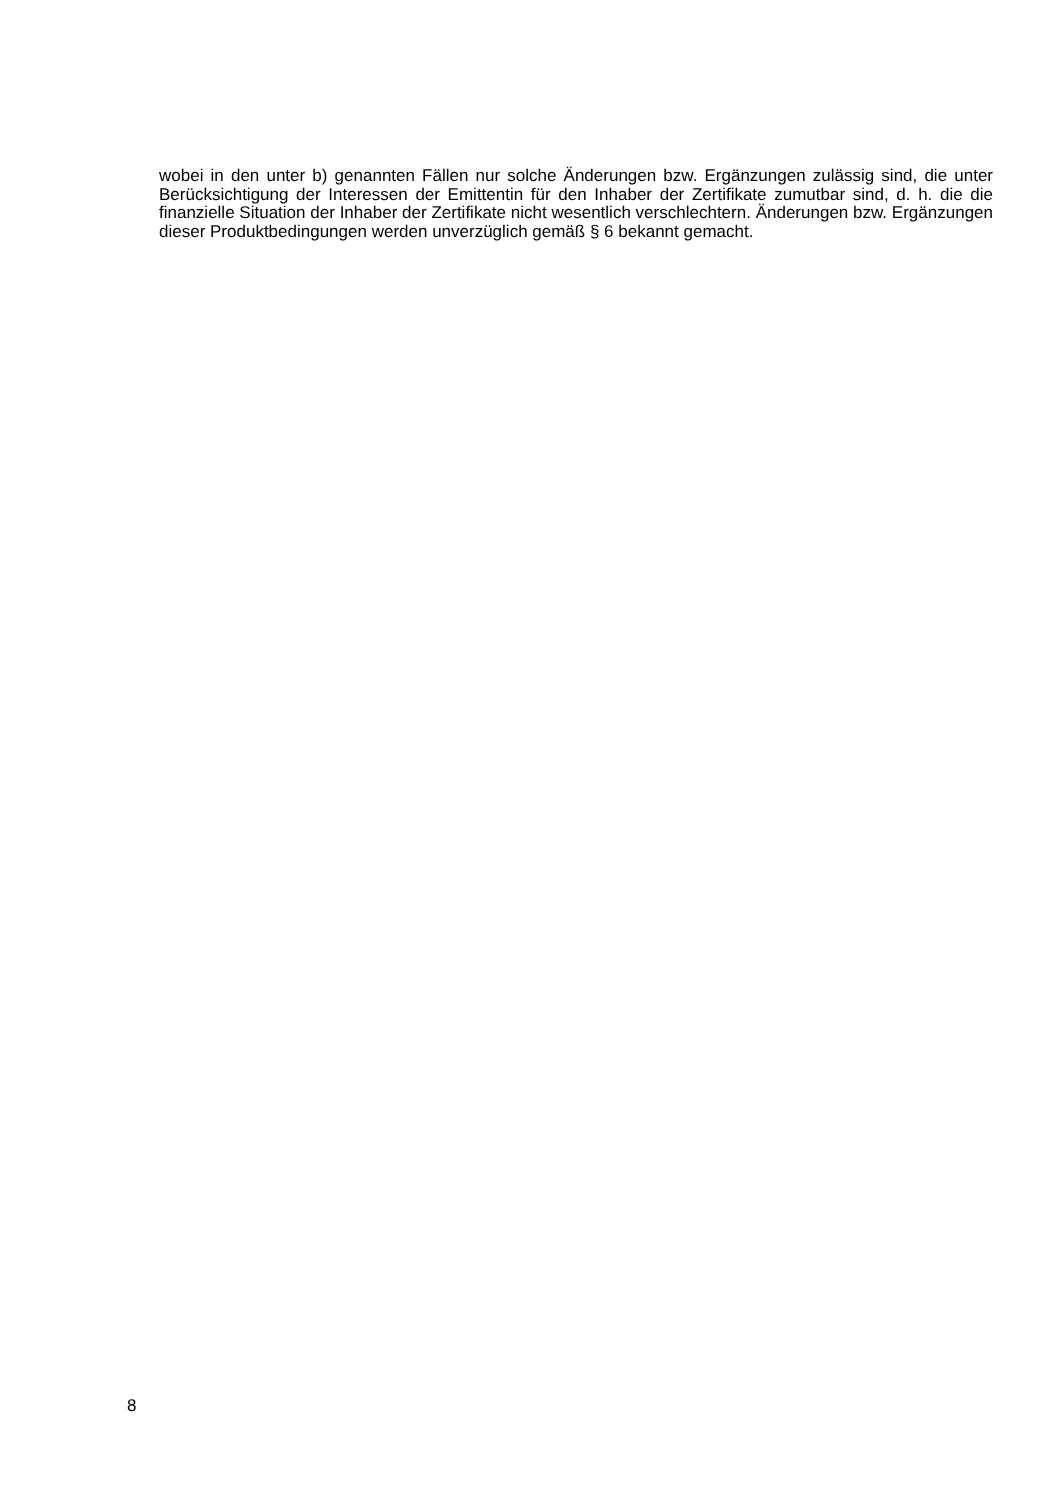wobei in den unter b) genannten Fällen nur solche Änderungen bzw. Ergänzungen zulässig sind, die unter Berücksichtigung der Interessen der Emittentin für den Inhaber der Zertifikate zumutbar sind, d. h. die die finanzielle Situation der Inhaber der Zertifikate nicht wesentlich verschlechtern. Änderungen bzw. Ergänzungen dieser Produktbedingungen werden unverzüglich gemäß § 6 bekannt gemacht.
8